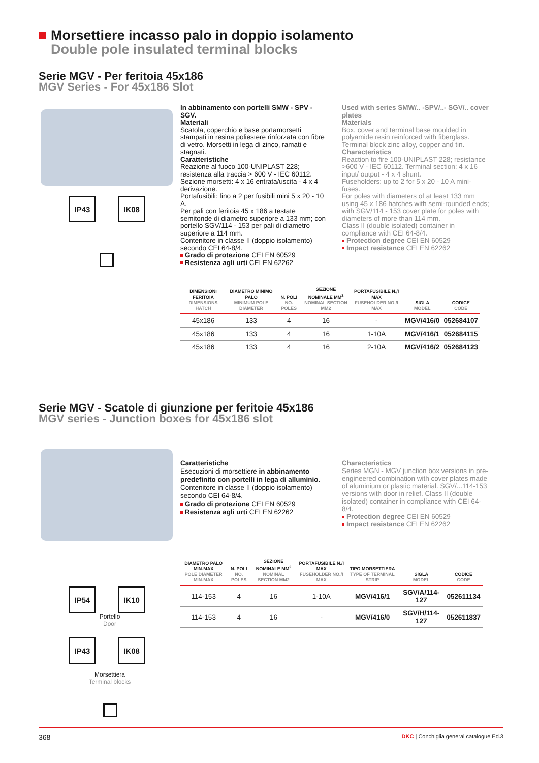Morsettiere incasso palo in doppio isolamento
Double pole insulated terminal blocks
Serie MGV - Per feritoia 45x186
MGV Series - For 45x186 Slot
IP43 IK08
In abbinamento con portelli SMW - SPV - SGV.
Materiali
Scatola, coperchio e base portamorsetti stampati in resina poliestere rinforzata con fibre di vetro. Morsetti in lega di zinco, ramati e stagnati.
Caratteristiche
Reazione al fuoco 100-UNIPLAST 228; resistenza alla traccia > 600 V - IEC 60112. Sezione morsetti: 4 x 16 entrata/uscita - 4 x 4 derivazione.
Portafusibili: fino a 2 per fusibili mini 5 x 20 - 10 A.
Per pali con feritoia 45 x 186 a testate semitonde di diametro superiore a 133 mm; con portello SGV/114 - 153 per pali di diametro superiore a 114 mm.
Contenitore in classe II (doppio isolamento) secondo CEI 64-8/4.
Grado di protezione CEI EN 60529
Resistenza agli urti CEI EN 62262
Used with series SMW/.. -SPV/..- SGV/.. cover plates
Materials
Box, cover and terminal base moulded in polyamide resin reinforced with fiberglass. Terminal block zinc alloy, copper and tin.
Characteristics
Reaction to fire 100-UNIPLAST 228; resistance >600 V - IEC 60112. Terminal section: 4 x 16 input/ output - 4 x 4 shunt.
Fuseholders: up to 2 for 5 x 20 - 10 A mini-fuses.
For poles with diameters of at least 133 mm using 45 x 186 hatches with semi-rounded ends; with SGV/114 - 153 cover plate for poles with diameters of more than 114 mm.
Class II (double isolated) container in compliance with CEI 64-8/4.
Protection degree CEI EN 60529
Impact resistance CEI EN 62262
| DIMENSIONI FERITOIA DIMENSIONS HATCH | DIAMETRO MINIMO PALO MINIMUM POLE DIAMETER | N. POLI NO. POLES | SEZIONE NOMINALE MM<sup>2</sup> NOMINAL SECTION MM2 | PORTAFUSIBILE N./I MAX FUSEHOLDER NO./I MAX | SIGLA MODEL | CODICE CODE |
| --- | --- | --- | --- | --- | --- | --- |
| 45x186 | 133 | 4 | 16 | - | MGV/416/0 | 052684107 |
| 45x186 | 133 | 4 | 16 | 1-10A | MGV/416/1 | 052684115 |
| 45x186 | 133 | 4 | 16 | 2-10A | MGV/416/2 | 052684123 |
Serie MGV - Scatole di giunzione per feritoie 45x186
MGV series - Junction boxes for 45x186 slot
IP54 IK10
Portello
Door
IP43 IK08
Morsettiera
Terminal blocks
Caratteristiche
Esecuzioni di morsettiere in abbinamento predefinito con portelli in lega di alluminio.
Contenitore in classe II (doppio isolamento) secondo CEI 64-8/4.
Grado di protezione CEI EN 60529
Resistenza agli urti CEI EN 62262
Characteristics
Series MGN - MGV junction box versions in pre-engineered combination with cover plates made of aluminium or plastic material. SGV/...114-153 versions with door in relief. Class II (double isolated) container in compliance with CEI 64-8/4.
Protection degree CEI EN 60529
Impact resistance CEI EN 62262
| DIAMETRO PALO MIN-MAX POLE DIAMETER MIN-MAX | N. POLI NO. POLES | SEZIONE NOMINALE MM<sup>2</sup> NOMINAL SECTION MM2 | PORTAFUSIBILE N./I MAX FUSEHOLDER NO./I MAX | TIPO MORSETTIERA TYPE OF TERMINAL STRIP | SIGLA MODEL | CODICE CODE |
| --- | --- | --- | --- | --- | --- | --- |
| 114-153 | 4 | 16 | 1-10A | MGV/416/1 | SGV/A/114-127 | 052611134 |
| 114-153 | 4 | 16 | - | MGV/416/0 | SGV/H/114-127 | 052611837 |
368 DKC | Conchiglia general catalogue Ed.3